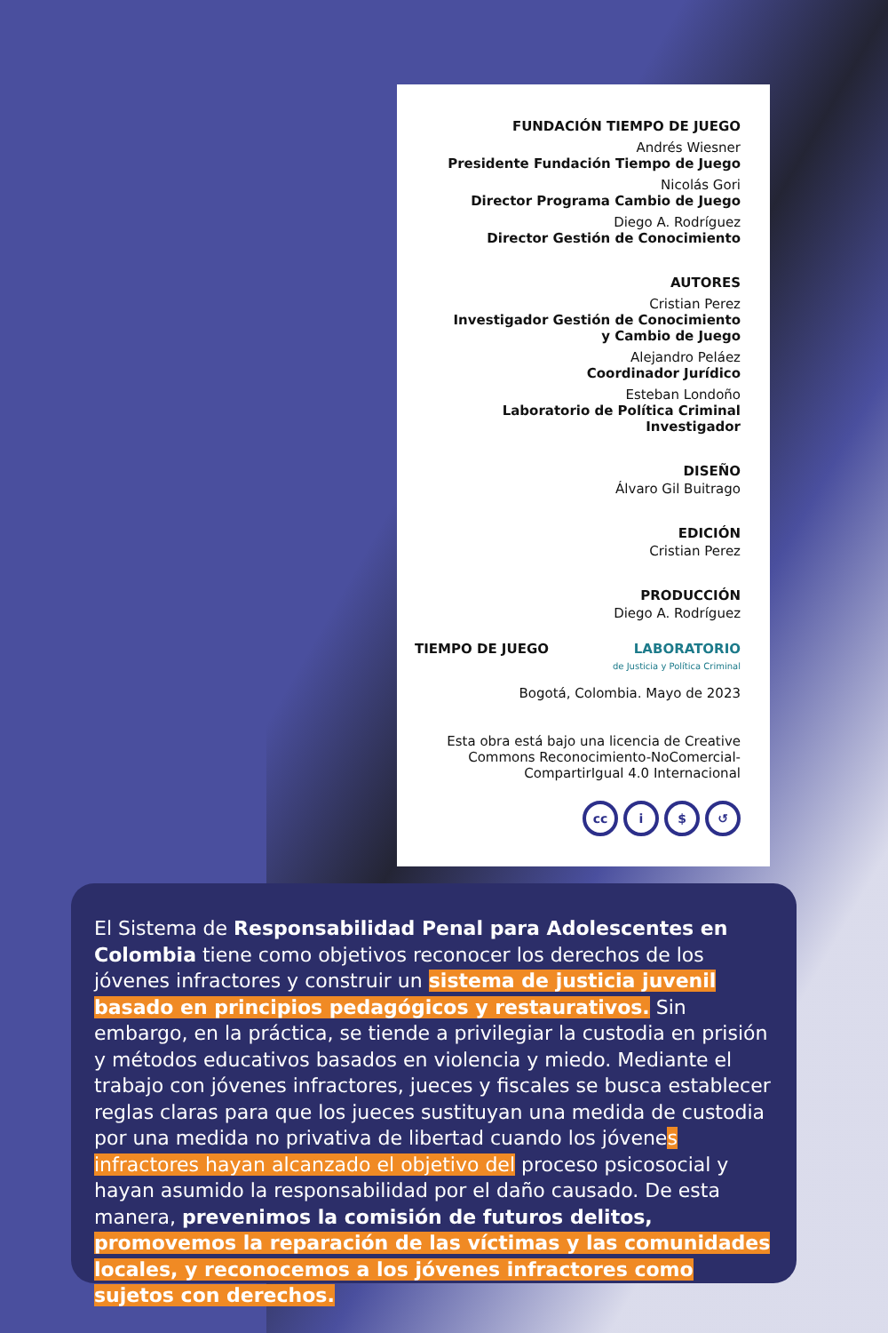FUNDACIÓN TIEMPO DE JUEGO
Andrés Wiesner
Presidente Fundación Tiempo de Juego
Nicolás Gori
Director Programa Cambio de Juego
Diego A. Rodríguez
Director Gestión de Conocimiento
AUTORES
Cristian Perez
Investigador Gestión de Conocimiento
y Cambio de Juego
Alejandro Peláez
Coordinador Jurídico
Esteban Londoño
Laboratorio de Política Criminal
Investigador
DISEÑO
Álvaro Gil Buitrago
EDICIÓN
Cristian Perez
PRODUCCIÓN
Diego A. Rodríguez
TIEMPO DE JUEGO LABORATORIO
de Justicia y Política Criminal
Bogotá, Colombia. Mayo de 2023
Esta obra está bajo una licencia de Creative Commons Reconocimiento-NoComercial-CompartirIgual 4.0 Internacional
cc i $ ↺
El Sistema de Responsabilidad Penal para Adolescentes en Colombia tiene como objetivos reconocer los derechos de los jóvenes infractores y construir un sistema de justicia juvenil basado en principios pedagógicos y restaurativos. Sin embargo, en la práctica, se tiende a privilegiar la custodia en prisión y métodos educativos basados en violencia y miedo. Mediante el trabajo con jóvenes infractores, jueces y fiscales se busca establecer reglas claras para que los jueces sustituyan una medida de custodia por una medida no privativa de libertad cuando los jóvenes infractores hayan alcanzado el objetivo del proceso psicosocial y hayan asumido la responsabilidad por el daño causado. De esta manera, prevenimos la comisión de futuros delitos, promovemos la reparación de las víctimas y las comunidades locales, y reconocemos a los jóvenes infractores como sujetos con derechos.